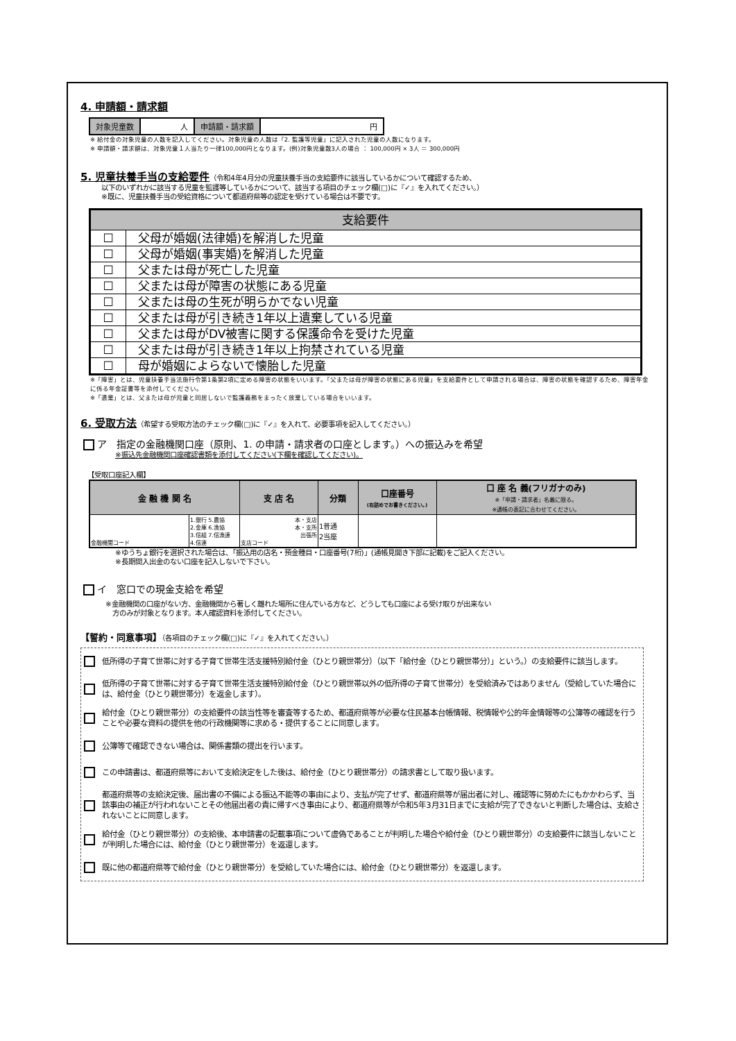4. 申請額・請求額
| 対象児童数 | 人 | 申請額・請求額 | 円 |
※ 給付金の対象児童の人数を記入してください。対象児童の人数は「2. 監護等児童」に記入された児童の人数になります。
※ 申請額・請求額は、対象児童１人当たり一律100,000円となります。(例)対象児童数3人の場合 ： 100,000円 × 3人 ＝ 300,000円
5. 児童扶養手当の支給要件
（令和4年4月分の児童扶養手当の支給要件に該当しているかについて確認するため、
以下のいずれかに該当する児童を監護等しているかについて、該当する項目のチェック欄(□)に『✓』を入れてください。）
※既に、児童扶養手当の受給資格について都道府県等の認定を受けている場合は不要です。
| 支給要件 | |
| ☐ | 父母が婚姻(法律婚)を解消した児童 |
| ☐ | 父母が婚姻(事実婚)を解消した児童 |
| ☐ | 父または母が死亡した児童 |
| ☐ | 父または母が障害の状態にある児童 |
| ☐ | 父または母の生死が明らかでない児童 |
| ☐ | 父または母が引き続き1年以上遺棄している児童 |
| ☐ | 父または母がDV被害に関する保護命令を受けた児童 |
| ☐ | 父または母が引き続き1年以上拘禁されている児童 |
| ☐ | 母が婚姻によらないで懐胎した児童 |
※「障害」とは、児童扶養手当法施行令第1条第2項に定める障害の状態をいいます。「父または母が障害の状態にある児童」を支給要件として申請される場合は、障害の状態を確認するため、障害年金に係る年金証書等を添付してください。
※「遺棄」とは、父または母が児童と同居しないで監護義務をまったく放棄している場合をいいます。
6. 受取方法
（希望する受取方法のチェック欄(□)に『✓』を入れて、必要事項を記入してください。）
ア　指定の金融機関口座（原則、1. の申請・請求者の口座とします。）への振込みを希望
※振込先金融機関口座確認書類を添付してください(下欄を確認してください)。
【受取口座記入欄】
| 金 融 機 関 名 | | 支 店 名 | 分類 | 口座番号 (右詰めでお書きください。) | 口 座 名 義(フリガナのみ) ※「申請・請求者」名義に限る。 ※通帳の表記に合わせてください。 |
| --- | --- | --- | --- | --- | --- |
| 金融機関コード | 1.銀行 5.農協 2.金庫 6.漁協 3.信組 7.信漁連 4.信連 | 本・支店 本・支所 出張所 支店コード | 1普通 2当座 | | |
※ゆうちょ銀行を選択された場合は、「振込用の店名・預金種目・口座番号(7桁)」(通帳見開き下部に記載)をご記入ください。
※長期間入出金のない口座を記入しないで下さい。
イ　窓口での現金支給を希望
※金融機関の口座がない方、金融機関から著しく離れた場所に住んでいる方など、どうしても口座による受け取りが出来ない
　方のみが対象となります。本人確認資料を添付してください。
【誓約・同意事項】（各項目のチェック欄(□)に『✓』を入れてください。）
低所得の子育て世帯に対する子育て世帯生活支援特別給付金（ひとり親世帯分）（以下「給付金（ひとり親世帯分）」という。）の支給要件に該当します。
低所得の子育て世帯に対する子育て世帯生活支援特別給付金（ひとり親世帯以外の低所得の子育て世帯分）を受給済みではありません（受給していた場合には、給付金（ひとり親世帯分）を返金します）。
給付金（ひとり親世帯分）の支給要件の該当性等を審査等するため、都道府県等が必要な住民基本台帳情報、税情報や公的年金情報等の公簿等の確認を行うことや必要な資料の提供を他の行政機関等に求める・提供することに同意します。
公簿等で確認できない場合は、関係書類の提出を行います。
この申請書は、都道府県等において支給決定をした後は、給付金（ひとり親世帯分）の請求書として取り扱います。
都道府県等の支給決定後、届出書の不備による振込不能等の事由により、支払が完了せず、都道府県等が届出者に対し、確認等に努めたにもかかわらず、当該事由の補正が行われないことその他届出者の責に帰すべき事由により、都道府県等が令和5年3月31日までに支給が完了できないと判断した場合は、支給されないことに同意します。
給付金（ひとり親世帯分）の支給後、本申請書の記載事項について虚偽であることが判明した場合や給付金（ひとり親世帯分）の支給要件に該当しないことが判明した場合には、給付金（ひとり親世帯分）を返還します。
既に他の都道府県等で給付金（ひとり親世帯分）を受給していた場合には、給付金（ひとり親世帯分）を返還します。